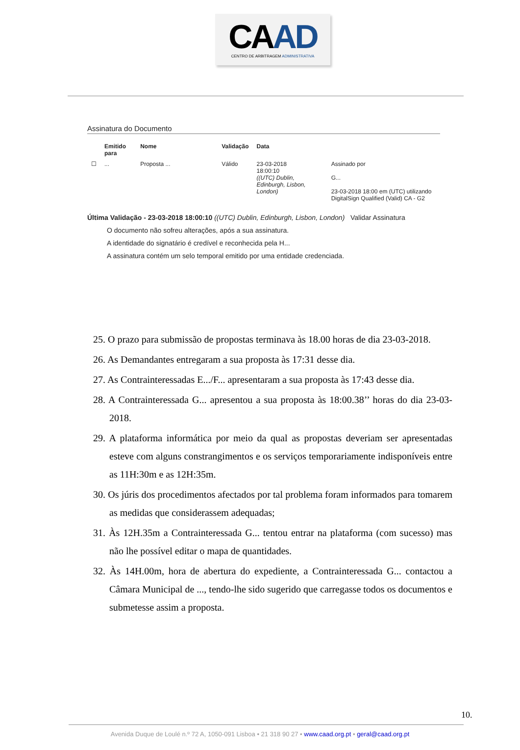CAAD
CENTRO DE ARBITRAGEM ADMINISTRATIVA
Assinatura do Documento
| | Emitido para | Nome | Validação | Data | |
| --- | --- | --- | --- | --- | --- |
| ☐ | ... | Proposta ... | Válido | 23-03-2018 18:00:10 ((UTC) Dublin, Edinburgh, Lisbon, London) | Assinado por G... 23-03-2018 18:00 em (UTC) utilizando DigitalSign Qualified (Valid) CA - G2 |
Última Validação - 23-03-2018 18:00:10 ((UTC) Dublin, Edinburgh, Lisbon, London) Validar Assinatura
O documento não sofreu alterações, após a sua assinatura.
A identidade do signatário é credível e reconhecida pela H...
A assinatura contém um selo temporal emitido por uma entidade credenciada.
25. O prazo para submissão de propostas terminava às 18.00 horas de dia 23-03-2018.
26. As Demandantes entregaram a sua proposta às 17:31 desse dia.
27. As Contrainteressadas E.../F... apresentaram a sua proposta às 17:43 desse dia.
28. A Contrainteressada G... apresentou a sua proposta às 18:00.38’’ horas do dia 23-03-2018.
29. A plataforma informática por meio da qual as propostas deveriam ser apresentadas esteve com alguns constrangimentos e os serviços temporariamente indisponíveis entre as 11H:30m e as 12H:35m.
30. Os júris dos procedimentos afectados por tal problema foram informados para tomarem as medidas que considerassem adequadas;
31. Às 12H.35m a Contrainteressada G... tentou entrar na plataforma (com sucesso) mas não lhe possível editar o mapa de quantidades.
32. Às 14H.00m, hora de abertura do expediente, a Contrainteressada G... contactou a Câmara Municipal de ..., tendo-lhe sido sugerido que carregasse todos os documentos e submetesse assim a proposta.
10.
Avenida Duque de Loulé n.º 72 A, 1050-091 Lisboa • 21 318 90 27 • www.caad.org.pt • geral@caad.org.pt